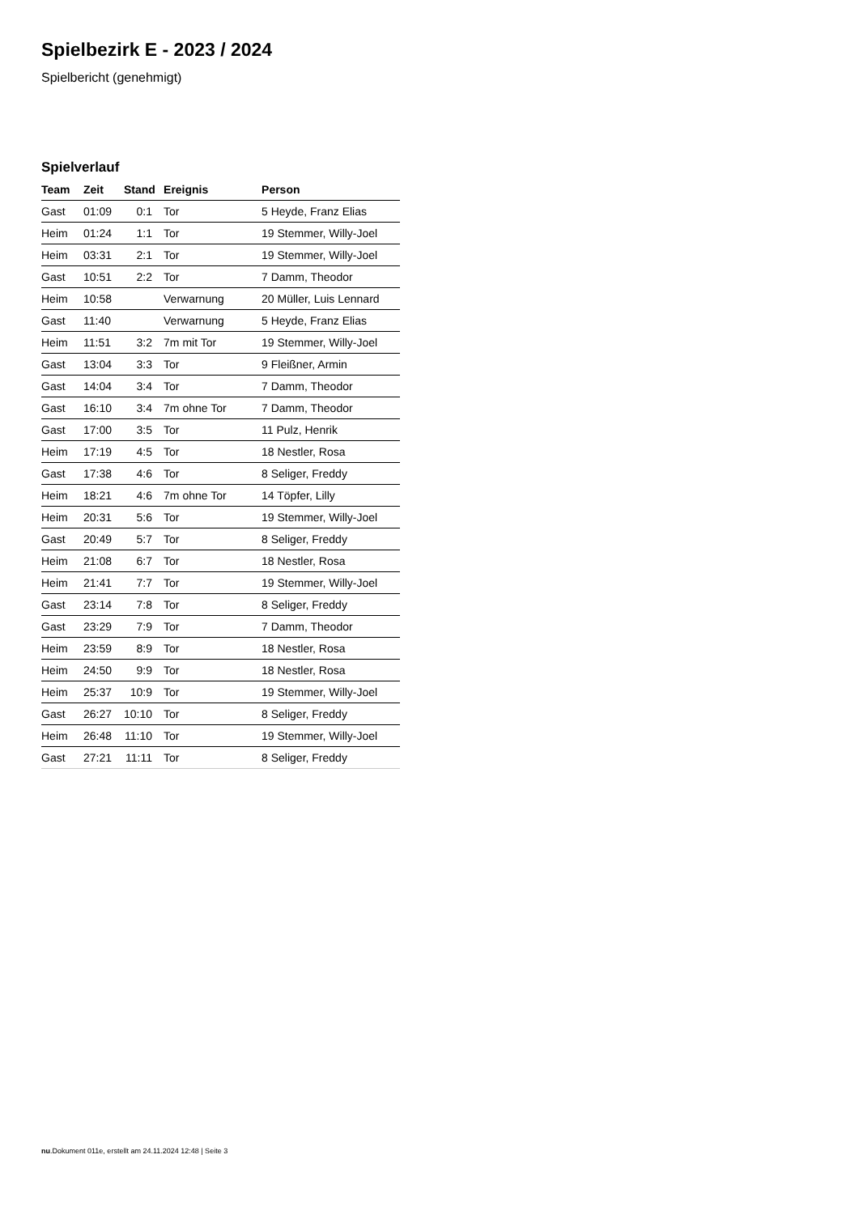Spielbezirk E - 2023 / 2024
Spielbericht (genehmigt)
Spielverlauf
| Team | Zeit | Stand | Ereignis | Person |
| --- | --- | --- | --- | --- |
| Gast | 01:09 | 0:1 | Tor | 5 Heyde, Franz Elias |
| Heim | 01:24 | 1:1 | Tor | 19 Stemmer, Willy-Joel |
| Heim | 03:31 | 2:1 | Tor | 19 Stemmer, Willy-Joel |
| Gast | 10:51 | 2:2 | Tor | 7 Damm, Theodor |
| Heim | 10:58 | | Verwarnung | 20 Müller, Luis Lennard |
| Gast | 11:40 | | Verwarnung | 5 Heyde, Franz Elias |
| Heim | 11:51 | 3:2 | 7m mit Tor | 19 Stemmer, Willy-Joel |
| Gast | 13:04 | 3:3 | Tor | 9 Fleißner, Armin |
| Gast | 14:04 | 3:4 | Tor | 7 Damm, Theodor |
| Gast | 16:10 | 3:4 | 7m ohne Tor | 7 Damm, Theodor |
| Gast | 17:00 | 3:5 | Tor | 11 Pulz, Henrik |
| Heim | 17:19 | 4:5 | Tor | 18 Nestler, Rosa |
| Gast | 17:38 | 4:6 | Tor | 8 Seliger, Freddy |
| Heim | 18:21 | 4:6 | 7m ohne Tor | 14 Töpfer, Lilly |
| Heim | 20:31 | 5:6 | Tor | 19 Stemmer, Willy-Joel |
| Gast | 20:49 | 5:7 | Tor | 8 Seliger, Freddy |
| Heim | 21:08 | 6:7 | Tor | 18 Nestler, Rosa |
| Heim | 21:41 | 7:7 | Tor | 19 Stemmer, Willy-Joel |
| Gast | 23:14 | 7:8 | Tor | 8 Seliger, Freddy |
| Gast | 23:29 | 7:9 | Tor | 7 Damm, Theodor |
| Heim | 23:59 | 8:9 | Tor | 18 Nestler, Rosa |
| Heim | 24:50 | 9:9 | Tor | 18 Nestler, Rosa |
| Heim | 25:37 | 10:9 | Tor | 19 Stemmer, Willy-Joel |
| Gast | 26:27 | 10:10 | Tor | 8 Seliger, Freddy |
| Heim | 26:48 | 11:10 | Tor | 19 Stemmer, Willy-Joel |
| Gast | 27:21 | 11:11 | Tor | 8 Seliger, Freddy |
nu.Dokument 011e, erstellt am 24.11.2024 12:48 | Seite 3